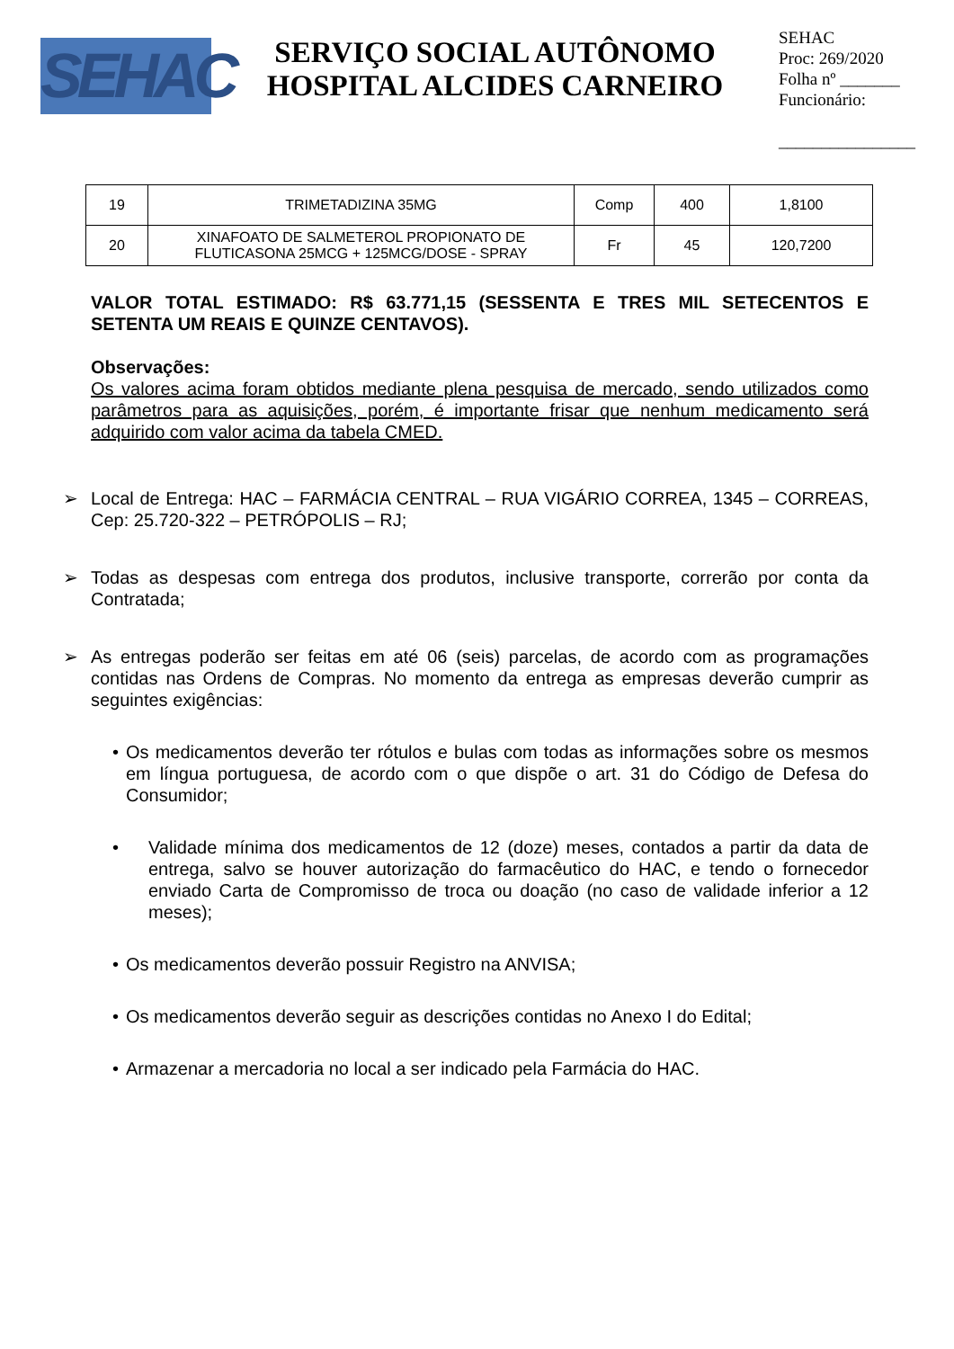SEHAC
SERVIÇO SOCIAL AUTÔNOMO
HOSPITAL ALCIDES CARNEIRO
SEHAC
Proc: 269/2020
Folha nº _______
Funcionário:
________________
| 19 | TRIMETADIZINA 35MG | Comp | 400 | 1,8100 |
| 20 | XINAFOATO DE SALMETEROL PROPIONATO DE FLUTICASONA 25MCG + 125MCG/DOSE - SPRAY | Fr | 45 | 120,7200 |
VALOR TOTAL ESTIMADO: R$ 63.771,15 (SESSENTA E TRES MIL SETECENTOS E SETENTA UM REAIS E QUINZE CENTAVOS).
Observações:
Os valores acima foram obtidos mediante plena pesquisa de mercado, sendo utilizados como parâmetros para as aquisições, porém, é importante frisar que nenhum medicamento será adquirido com valor acima da tabela CMED.
➢ Local de Entrega: HAC – FARMÁCIA CENTRAL – RUA VIGÁRIO CORREA, 1345 – CORREAS, Cep: 25.720-322 – PETRÓPOLIS – RJ;
➢ Todas as despesas com entrega dos produtos, inclusive transporte, correrão por conta da Contratada;
➢ As entregas poderão ser feitas em até 06 (seis) parcelas, de acordo com as programações contidas nas Ordens de Compras. No momento da entrega as empresas deverão cumprir as seguintes exigências:
• Os medicamentos deverão ter rótulos e bulas com todas as informações sobre os mesmos em língua portuguesa, de acordo com o que dispõe o art. 31 do Código de Defesa do Consumidor;
• Validade mínima dos medicamentos de 12 (doze) meses, contados a partir da data de entrega, salvo se houver autorização do farmacêutico do HAC, e tendo o fornecedor enviado Carta de Compromisso de troca ou doação (no caso de validade inferior a 12 meses);
• Os medicamentos deverão possuir Registro na ANVISA;
• Os medicamentos deverão seguir as descrições contidas no Anexo I do Edital;
• Armazenar a mercadoria no local a ser indicado pela Farmácia do HAC.